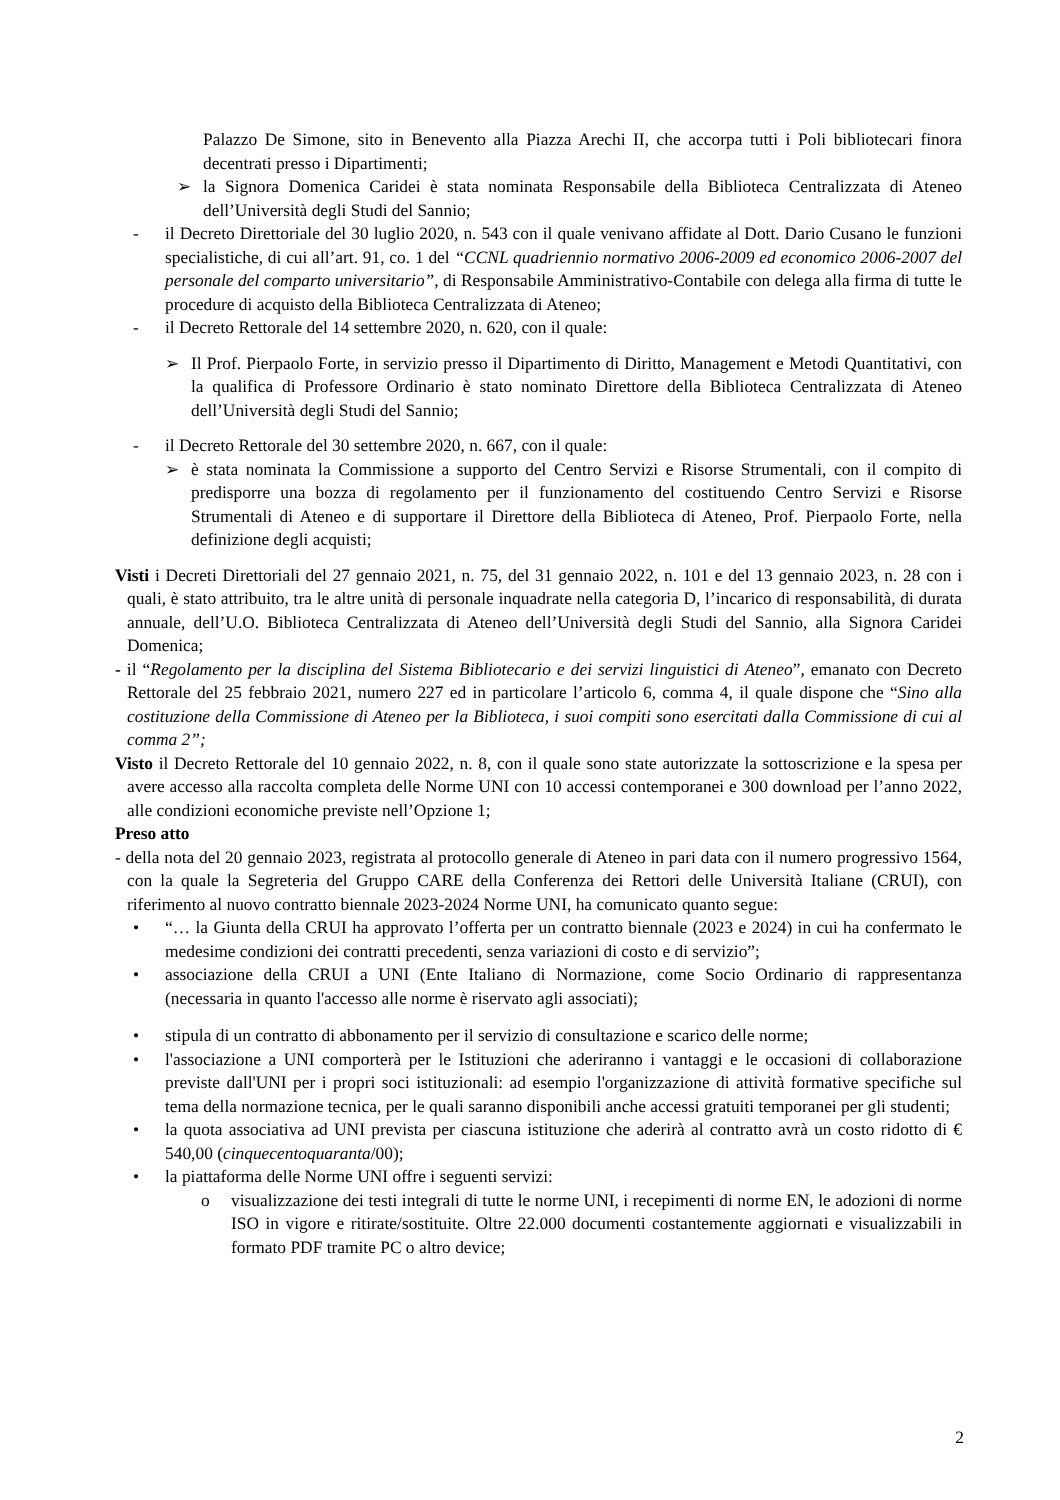Palazzo De Simone, sito in Benevento alla Piazza Arechi II, che accorpa tutti i Poli bibliotecari finora decentrati presso i Dipartimenti;
➢ la Signora Domenica Caridei è stata nominata Responsabile della Biblioteca Centralizzata di Ateneo dell’Università degli Studi del Sannio;
- il Decreto Direttoriale del 30 luglio 2020, n. 543 con il quale venivano affidate al Dott. Dario Cusano le funzioni specialistiche, di cui all’art. 91, co. 1 del “CCNL quadriennio normativo 2006-2009 ed economico 2006-2007 del personale del comparto universitario”, di Responsabile Amministrativo-Contabile con delega alla firma di tutte le procedure di acquisto della Biblioteca Centralizzata di Ateneo;
- il Decreto Rettorale del 14 settembre 2020, n. 620, con il quale:
➢ Il Prof. Pierpaolo Forte, in servizio presso il Dipartimento di Diritto, Management e Metodi Quantitativi, con la qualifica di Professore Ordinario è stato nominato Direttore della Biblioteca Centralizzata di Ateneo dell’Università degli Studi del Sannio;
- il Decreto Rettorale del 30 settembre 2020, n. 667, con il quale:
➢ è stata nominata la Commissione a supporto del Centro Servizi e Risorse Strumentali, con il compito di predisporre una bozza di regolamento per il funzionamento del costituendo Centro Servizi e Risorse Strumentali di Ateneo e di supportare il Direttore della Biblioteca di Ateneo, Prof. Pierpaolo Forte, nella definizione degli acquisti;
Visti i Decreti Direttoriali del 27 gennaio 2021, n. 75, del 31 gennaio 2022, n. 101 e del 13 gennaio 2023, n. 28 con i quali, è stato attribuito, tra le altre unità di personale inquadrate nella categoria D, l’incarico di responsabilità, di durata annuale, dell’U.O. Biblioteca Centralizzata di Ateneo dell’Università degli Studi del Sannio, alla Signora Caridei Domenica;
- il “Regolamento per la disciplina del Sistema Bibliotecario e dei servizi linguistici di Ateneo”, emanato con Decreto Rettorale del 25 febbraio 2021, numero 227 ed in particolare l’articolo 6, comma 4, il quale dispone che “Sino alla costituzione della Commissione di Ateneo per la Biblioteca, i suoi compiti sono esercitati dalla Commissione di cui al comma 2”;
Visto il Decreto Rettorale del 10 gennaio 2022, n. 8, con il quale sono state autorizzate la sottoscrizione e la spesa per avere accesso alla raccolta completa delle Norme UNI con 10 accessi contemporanei e 300 download per l’anno 2022, alle condizioni economiche previste nell’Opzione 1;
Preso atto
- della nota del 20 gennaio 2023, registrata al protocollo generale di Ateneo in pari data con il numero progressivo 1564, con la quale la Segreteria del Gruppo CARE della Conferenza dei Rettori delle Università Italiane (CRUI), con riferimento al nuovo contratto biennale 2023-2024 Norme UNI, ha comunicato quanto segue:
• “… la Giunta della CRUI ha approvato l’offerta per un contratto biennale (2023 e 2024) in cui ha confermato le medesime condizioni dei contratti precedenti, senza variazioni di costo e di servizio”;
• associazione della CRUI a UNI (Ente Italiano di Normazione, come Socio Ordinario di rappresentanza (necessaria in quanto l'accesso alle norme è riservato agli associati);
• stipula di un contratto di abbonamento per il servizio di consultazione e scarico delle norme;
• l'associazione a UNI comporterà per le Istituzioni che aderiranno i vantaggi e le occasioni di collaborazione previste dall'UNI per i propri soci istituzionali: ad esempio l'organizzazione di attività formative specifiche sul tema della normazione tecnica, per le quali saranno disponibili anche accessi gratuiti temporanei per gli studenti;
• la quota associativa ad UNI prevista per ciascuna istituzione che aderirà al contratto avrà un costo ridotto di € 540,00 (cinquecentoquaranta/00);
• la piattaforma delle Norme UNI offre i seguenti servizi:
o visualizzazione dei testi integrali di tutte le norme UNI, i recepimenti di norme EN, le adozioni di norme ISO in vigore e ritirate/sostituite. Oltre 22.000 documenti costantemente aggiornati e visualizzabili in formato PDF tramite PC o altro device;
2